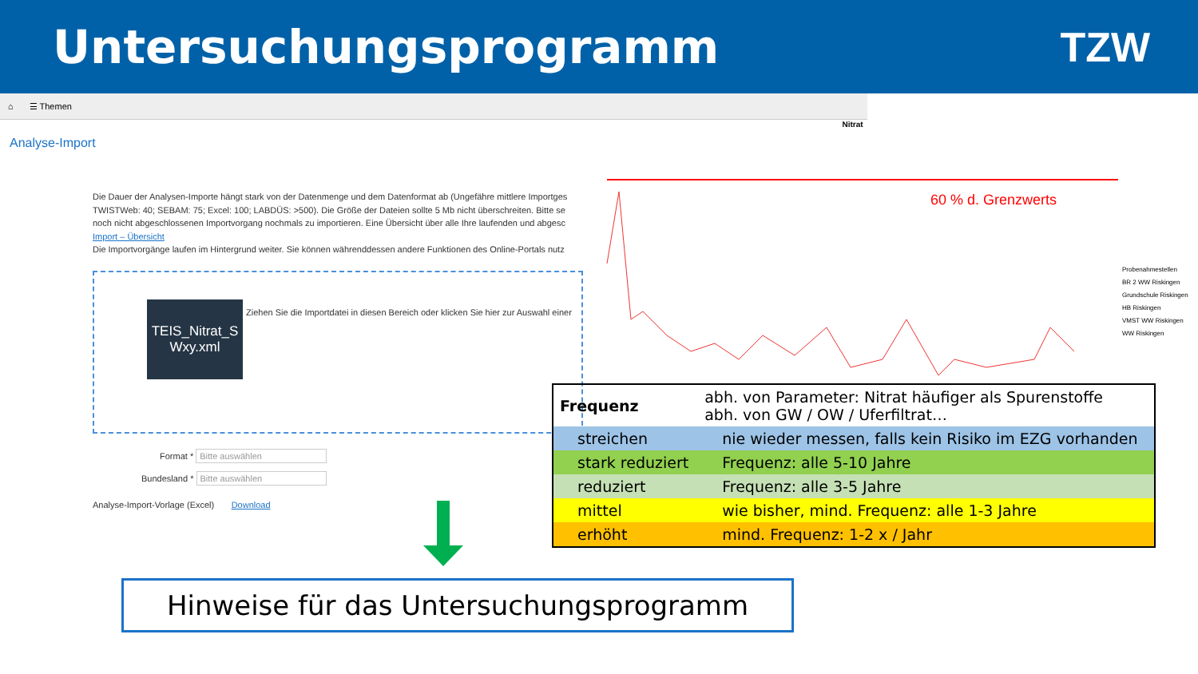Untersuchungsprogramm TZW
⌂ ☰ Themen
Analyse-Import
Die Dauer der Analysen-Importe hängt stark von der Datenmenge und dem Datenformat ab (Ungefähre mittlere Importges
TWISTWeb: 40; SEBAM: 75; Excel: 100; LABDÜS: >500). Die Größe der Dateien sollte 5 Mb nicht überschreiten. Bitte se
noch nicht abgeschlossenen Importvorgang nochmals zu importieren. Eine Übersicht über alle Ihre laufenden und abgesc
Import – Übersicht
Die Importvorgänge laufen im Hintergrund weiter. Sie können währenddessen andere Funktionen des Online-Portals nutz
TEIS_Nitrat_S Wxy.xml
Ziehen Sie die Importdatei in diesen Bereich oder klicken Sie hier zur Auswahl einer
Format * Bitte auswählen
Bundesland * Bitte auswählen
Analyse-Import-Vorlage (Excel) Download
Nitrat
60 % d. Grenzwerts
Probenahmestellen
BR 2 WW Riskingen
Grundschule Riskingen
HB Riskingen
VMST WW Riskingen
WW Riskingen
| Frequenz | abh. von Parameter: Nitrat häufiger als Spurenstoffe abh. von GW / OW / Uferfiltrat… |
| streichen | nie wieder messen, falls kein Risiko im EZG vorhanden |
| stark reduziert | Frequenz: alle 5-10 Jahre |
| reduziert | Frequenz: alle 3-5 Jahre |
| mittel | wie bisher, mind. Frequenz: alle 1-3 Jahre |
| erhöht | mind. Frequenz: 1-2 x / Jahr |
Hinweise für das Untersuchungsprogramm